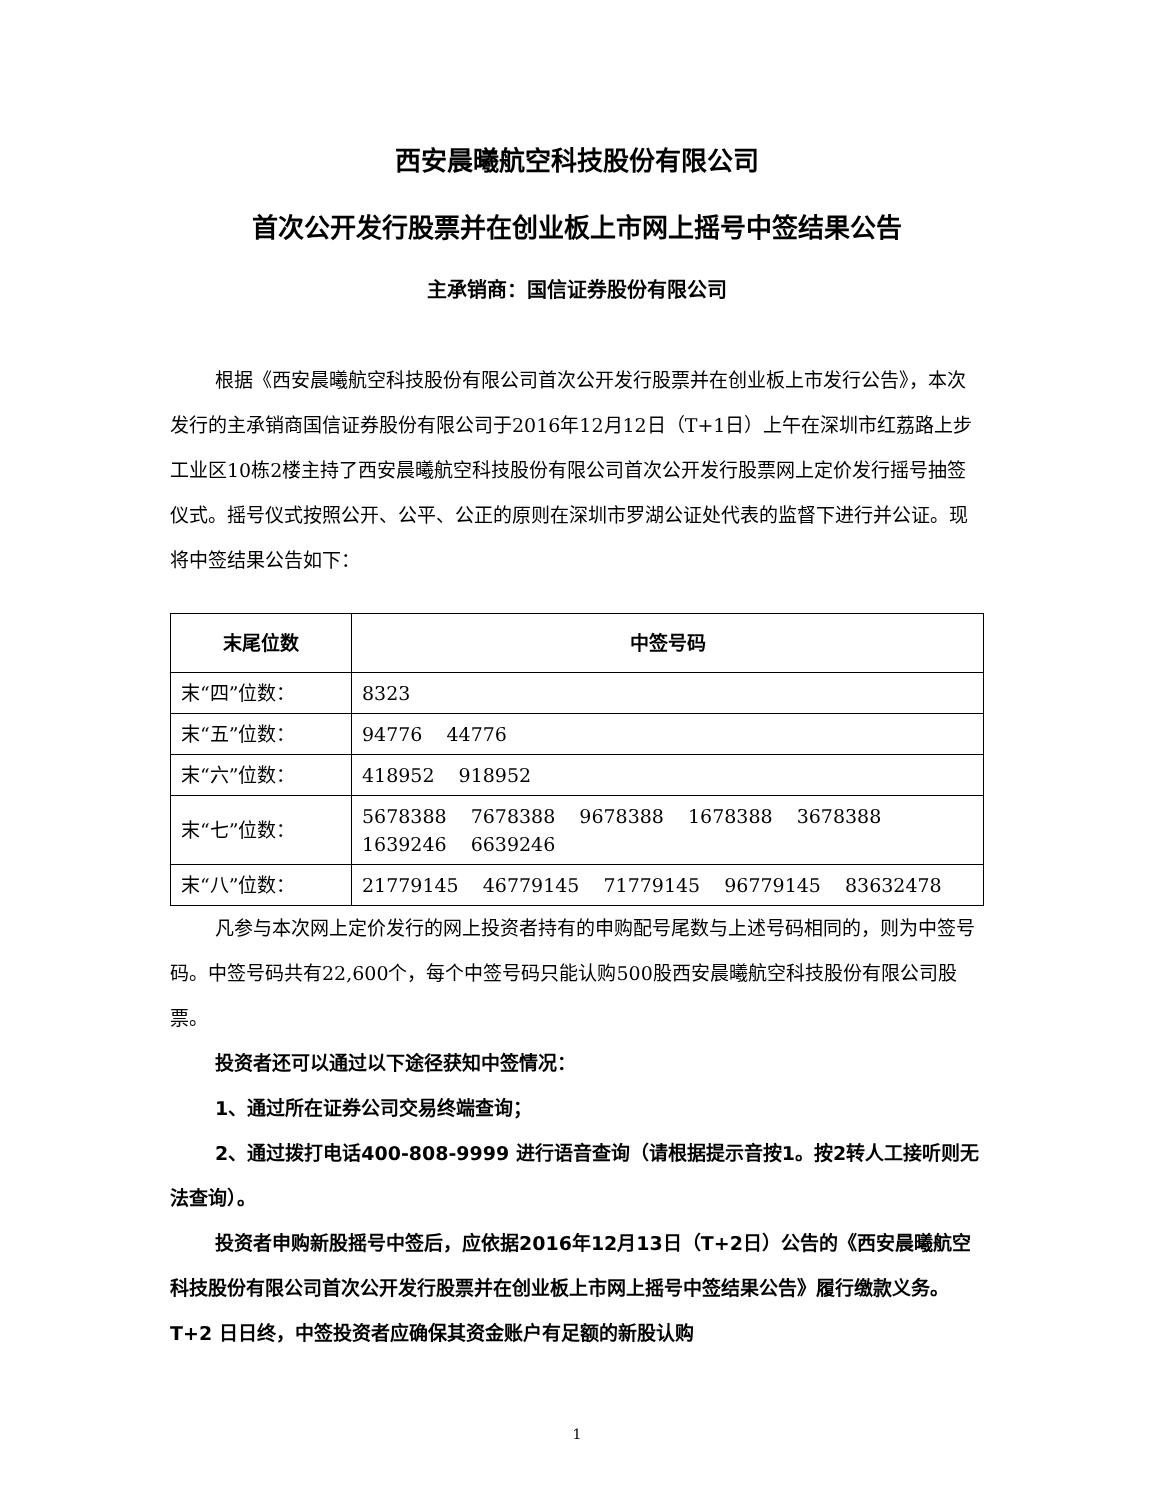西安晨曦航空科技股份有限公司
首次公开发行股票并在创业板上市网上摇号中签结果公告
主承销商：国信证券股份有限公司
根据《西安晨曦航空科技股份有限公司首次公开发行股票并在创业板上市发行公告》，本次发行的主承销商国信证券股份有限公司于2016年12月12日（T+1日）上午在深圳市红荔路上步工业区10栋2楼主持了西安晨曦航空科技股份有限公司首次公开发行股票网上定价发行摇号抽签仪式。摇号仪式按照公开、公平、公正的原则在深圳市罗湖公证处代表的监督下进行并公证。现将中签结果公告如下：
| 末尾位数 | 中签号码 |
| --- | --- |
| 末“四”位数： | 8323 |
| 末“五”位数： | 94776 44776 |
| 末“六”位数： | 418952 918952 |
| 末“七”位数： | 5678388 7678388 9678388 1678388 3678388 1639246 6639246 |
| 末“八”位数： | 21779145 46779145 71779145 96779145 83632478 |
凡参与本次网上定价发行的网上投资者持有的申购配号尾数与上述号码相同的，则为中签号码。中签号码共有22,600个，每个中签号码只能认购500股西安晨曦航空科技股份有限公司股票。
投资者还可以通过以下途径获知中签情况：
1、通过所在证券公司交易终端查询；
2、通过拨打电话400-808-9999 进行语音查询（请根据提示音按1。按2转人工接听则无法查询）。
投资者申购新股摇号中签后，应依据2016年12月13日（T+2日）公告的《西安晨曦航空科技股份有限公司首次公开发行股票并在创业板上市网上摇号中签结果公告》履行缴款义务。T+2 日日终，中签投资者应确保其资金账户有足额的新股认购
1